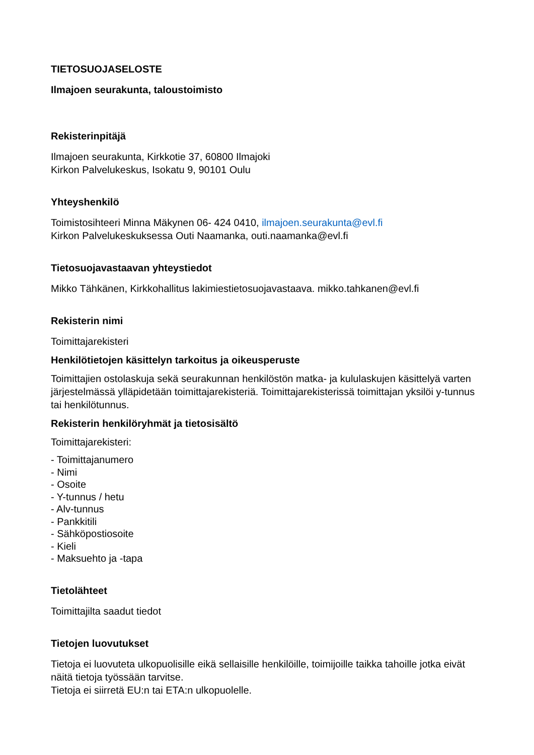TIETOSUOJASELOSTE
Ilmajoen seurakunta, taloustoimisto
Rekisterinpitäjä
Ilmajoen seurakunta, Kirkkotie 37, 60800 Ilmajoki
Kirkon Palvelukeskus, Isokatu 9, 90101 Oulu
Yhteyshenkilö
Toimistosihteeri Minna Mäkynen 06- 424 0410, ilmajoen.seurakunta@evl.fi
Kirkon Palvelukeskuksessa Outi Naamanka, outi.naamanka@evl.fi
Tietosuojavastaavan yhteystiedot
Mikko Tähkänen, Kirkkohallitus lakimiestietosuojavastaava. mikko.tahkanen@evl.fi
Rekisterin nimi
Toimittajarekisteri
Henkilötietojen käsittelyn tarkoitus ja oikeusperuste
Toimittajien ostolaskuja sekä seurakunnan henkilöstön matka- ja kululaskujen käsittelyä varten järjestelmässä ylläpidetään toimittajarekisteriä. Toimittajarekisterissä toimittajan yksilöi y-tunnus tai henkilötunnus.
Rekisterin henkilöryhmät ja tietosisältö
Toimittajarekisteri:
- Toimittajanumero
- Nimi
- Osoite
- Y-tunnus / hetu
- Alv-tunnus
- Pankkitili
- Sähköpostiosoite
- Kieli
- Maksuehto ja -tapa
Tietolähteet
Toimittajilta saadut tiedot
Tietojen luovutukset
Tietoja ei luovuteta ulkopuolisille eikä sellaisille henkilöille, toimijoille taikka tahoille jotka eivät näitä tietoja työssään tarvitse.
Tietoja ei siirretä EU:n tai ETA:n ulkopuolelle.